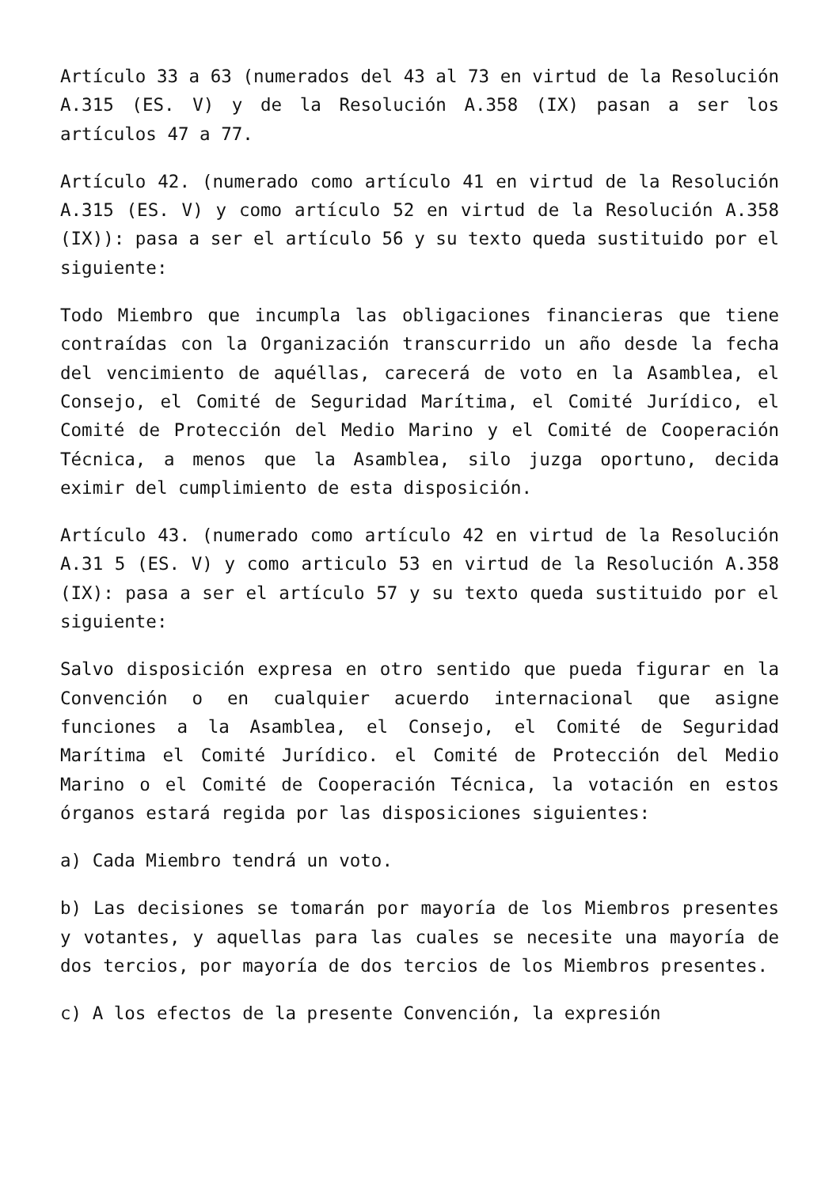Artículo 33 a 63 (numerados del 43 al 73 en virtud de la Resolución A.315 (ES. V) y de la Resolución A.358 (IX) pasan a ser los artículos 47 a 77.
Artículo 42. (numerado como artículo 41 en virtud de la Resolución A.315 (ES. V) y como artículo 52 en virtud de la Resolución A.358 (IX)): pasa a ser el artículo 56 y su texto queda sustituido por el siguiente:
Todo Miembro que incumpla las obligaciones financieras que tiene contraídas con la Organización transcurrido un año desde la fecha del vencimiento de aquéllas, carecerá de voto en la Asamblea, el Consejo, el Comité de Seguridad Marítima, el Comité Jurídico, el Comité de Protección del Medio Marino y el Comité de Cooperación Técnica, a menos que la Asamblea, silo juzga oportuno, decida eximir del cumplimiento de esta disposición.
Artículo 43. (numerado como artículo 42 en virtud de la Resolución A.31 5 (ES. V) y como articulo 53 en virtud de la Resolución A.358 (IX): pasa a ser el artículo 57 y su texto queda sustituido por el siguiente:
Salvo disposición expresa en otro sentido que pueda figurar en la Convención o en cualquier acuerdo internacional que asigne funciones a la Asamblea, el Consejo, el Comité de Seguridad Marítima el Comité Jurídico. el Comité de Protección del Medio Marino o el Comité de Cooperación Técnica, la votación en estos órganos estará regida por las disposiciones siguientes:
a) Cada Miembro tendrá un voto.
b) Las decisiones se tomarán por mayoría de los Miembros presentes y votantes, y aquellas para las cuales se necesite una mayoría de dos tercios, por mayoría de dos tercios de los Miembros presentes.
c) A los efectos de la presente Convención, la expresión